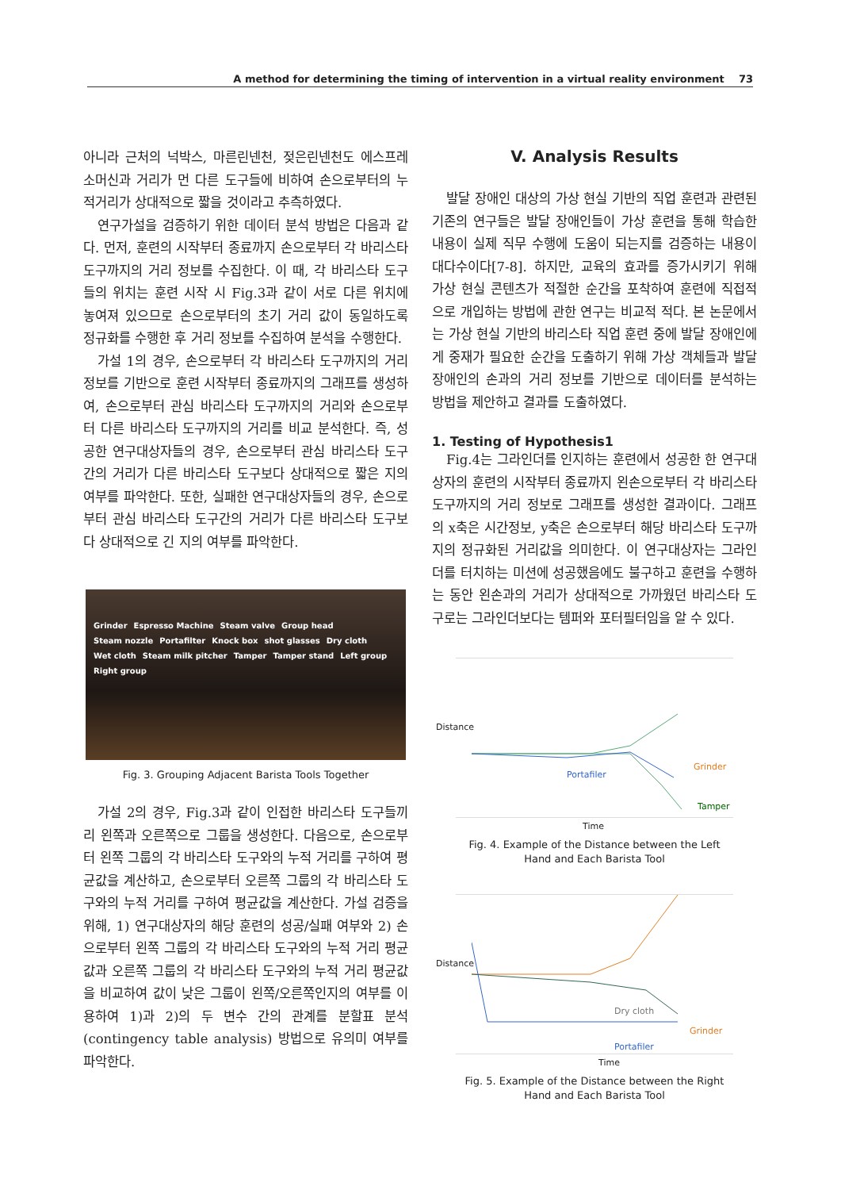A method for determining the timing of intervention in a virtual reality environment 73
아니라 근처의 넉박스, 마른린넨천, 젖은린넨천도 에스프레소머신과 거리가 먼 다른 도구들에 비하여 손으로부터의 누적거리가 상대적으로 짧을 것이라고 추측하였다.
연구가설을 검증하기 위한 데이터 분석 방법은 다음과 같다. 먼저, 훈련의 시작부터 종료까지 손으로부터 각 바리스타 도구까지의 거리 정보를 수집한다. 이 때, 각 바리스타 도구들의 위치는 훈련 시작 시 Fig.3과 같이 서로 다른 위치에 놓여져 있으므로 손으로부터의 초기 거리 값이 동일하도록 정규화를 수행한 후 거리 정보를 수집하여 분석을 수행한다.
가설 1의 경우, 손으로부터 각 바리스타 도구까지의 거리 정보를 기반으로 훈련 시작부터 종료까지의 그래프를 생성하여, 손으로부터 관심 바리스타 도구까지의 거리와 손으로부터 다른 바리스타 도구까지의 거리를 비교 분석한다. 즉, 성공한 연구대상자들의 경우, 손으로부터 관심 바리스타 도구간의 거리가 다른 바리스타 도구보다 상대적으로 짧은 지의 여부를 파악한다. 또한, 실패한 연구대상자들의 경우, 손으로부터 관심 바리스타 도구간의 거리가 다른 바리스타 도구보다 상대적으로 긴 지의 여부를 파악한다.
Grinder Espresso Machine Steam valve Group head Steam nozzle Portafilter Knock box shot glasses Dry cloth Wet cloth Steam milk pitcher Tamper Tamper stand Left group Right group
Fig. 3. Grouping Adjacent Barista Tools Together
가설 2의 경우, Fig.3과 같이 인접한 바리스타 도구들끼리 왼쪽과 오른쪽으로 그룹을 생성한다. 다음으로, 손으로부터 왼쪽 그룹의 각 바리스타 도구와의 누적 거리를 구하여 평균값을 계산하고, 손으로부터 오른쪽 그룹의 각 바리스타 도구와의 누적 거리를 구하여 평균값을 계산한다. 가설 검증을 위해, 1) 연구대상자의 해당 훈련의 성공/실패 여부와 2) 손으로부터 왼쪽 그룹의 각 바리스타 도구와의 누적 거리 평균값과 오른쪽 그룹의 각 바리스타 도구와의 누적 거리 평균값을 비교하여 값이 낮은 그룹이 왼쪽/오른쪽인지의 여부를 이용하여 1)과 2)의 두 변수 간의 관계를 분할표 분석(contingency table analysis) 방법으로 유의미 여부를 파악한다.
V. Analysis Results
발달 장애인 대상의 가상 현실 기반의 직업 훈련과 관련된 기존의 연구들은 발달 장애인들이 가상 훈련을 통해 학습한 내용이 실제 직무 수행에 도움이 되는지를 검증하는 내용이 대다수이다[7-8]. 하지만, 교육의 효과를 증가시키기 위해 가상 현실 콘텐츠가 적절한 순간을 포착하여 훈련에 직접적으로 개입하는 방법에 관한 연구는 비교적 적다. 본 논문에서는 가상 현실 기반의 바리스타 직업 훈련 중에 발달 장애인에게 중재가 필요한 순간을 도출하기 위해 가상 객체들과 발달 장애인의 손과의 거리 정보를 기반으로 데이터를 분석하는 방법을 제안하고 결과를 도출하였다.
1. Testing of Hypothesis1
Fig.4는 그라인더를 인지하는 훈련에서 성공한 한 연구대상자의 훈련의 시작부터 종료까지 왼손으로부터 각 바리스타 도구까지의 거리 정보로 그래프를 생성한 결과이다. 그래프의 x축은 시간정보, y축은 손으로부터 해당 바리스타 도구까지의 정규화된 거리값을 의미한다. 이 연구대상자는 그라인더를 터치하는 미션에 성공했음에도 불구하고 훈련을 수행하는 동안 왼손과의 거리가 상대적으로 가까웠던 바리스타 도구로는 그라인더보다는 템퍼와 포터필터임을 알 수 있다.
Distance
Portafiler
Grinder
Tamper
Time
Fig. 4. Example of the Distance between the Left
Hand and Each Barista Tool
Distance
Dry cloth
Grinder
Portafiler
Time
Fig. 5. Example of the Distance between the Right
Hand and Each Barista Tool